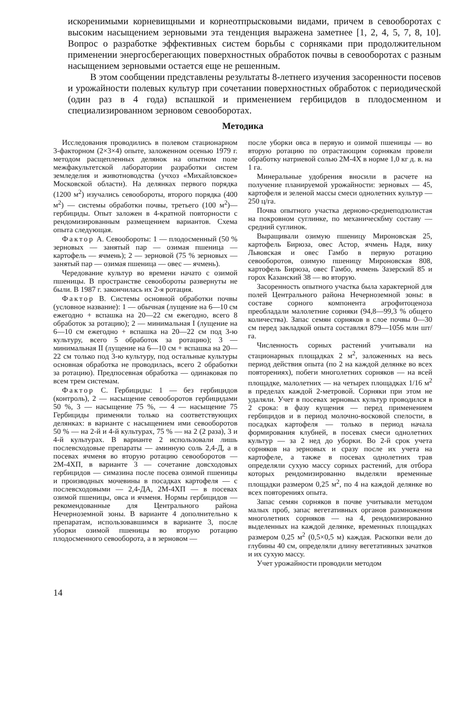искоренимыми корневищными и корнеотпрысковыми видами, причем в севооборотах с высоким насыщением зерновыми эта тенденция выражена заметнее [1, 2, 4, 5, 7, 8, 10]. Вопрос о разработке эффективных систем борьбы с сорняками при продолжительном применении энергосберегающих поверхностных обработок почвы в севооборотах с разным насыщением зерновыми остается еще не решенным.
В этом сообщении представлены результаты 8-летнего изучения засоренности посевов и урожайности полевых культур при сочетании поверхностных обработок с периодической (один раз в 4 года) вспашкой и применением гербицидов в плодосменном и специализированном зерновом севооборотах.
Методика
Исследования проводились в полевом стационарном 3-факторном (2×3×4) опыте, заложенном осенью 1979 г. методом расщепленных делянок на опытном поле межфакультетской лаборатории разработки систем земледелия и животноводства (учхоз «Михайловское» Московской области). На делянках первого порядка (1200 м<sup>2</sup>) изучались севообороты, второго порядка (400 м<sup>2</sup>) — системы обработки почвы, третьего (100 м<sup>2</sup>)—гербициды. Опыт заложен в 4-кратной повторности с рендомизированным размещением вариантов. Схема опыта следующая.
Фактор А. Севообороты: 1 — плодосменный (50 % зерновых — занятый пар — озимая пшеница — картофель — ячмень); 2 — зерновой (75 % зерновых — занятый пар — озимая пшеница — овес — ячмень).
Чередование культур во времени начато с озимой пшеницы. В пространстве севообороты развернуты не были. В 1987 г. закончилась их 2-я ротация.
Фактор В. Системы основной обработки почвы (условное название): 1 — обычная (лущение на 6—10 см ежегодно + вспашка на 20—22 см ежегодно, всего 8 обработок за ротацию); 2 — минимальная I (лущение на 6—10 см ежегодно + вспашка на 20—22 см под 3-ю культуру, всего 5 обработок за ротацию); 3 — минимальная II (лущение на 6—10 см + вспашка на 20—22 см только под 3-ю культуру, под остальные культуры основная обработка не проводилась, всего 2 обработки за ротацию). Предпосевная обработка — одинаковая по всем трем системам.
Фактор С. Гербициды: 1 — без гербицидов (контроль), 2 — насыщение севооборотов гербицидами 50 %, 3 — насыщение 75 %, — 4 — насыщение 75 Гербициды применяли только на соответствующих делянках: в варианте с насыщением ими севооборотов 50 % — на 2-й и 4-й культурах, 75 % — на 2 (2 раза), 3 и 4-й культурах. В варианте 2 использовали лишь послевсходовые препараты — аминную соль 2,4-Д, а в посевах ячменя во вторую ротацию севооборотов — 2М-4ХП, в варианте 3 — сочетание довсходовых гербицидов — симазина после посева озимой пшеницы и производных мочевины в посадках картофеля — с послевсходовыми — 2,4-ДА, 2М-4ХП — в посевах озимой пшеницы, овса и ячменя. Нормы гербицидов — рекомендованные для Центрального района Нечерноземной зоны. В варианте 4 дополнительно к препаратам, использовавшимся в варианте 3, после уборки озимой пшеницы во вторую ротацию плодосменного севооборота, а в зерновом —
после уборки овса в первую и озимой пшеницы — во вторую ротацию по отрастающим сорнякам провели обработку натриевой солью 2М-4Х в норме 1,0 кг д. в. на 1 га.
Минеральные удобрения вносили в расчете на получение планируемой урожайности: зерновых — 45, картофеля и зеленой массы смеси однолетних культур — 250 ц/га.
Почва опытного участка дерново-среднеподзолистая на покровном суглинке, по механическбму составу — средний суглинок.
Выращивали озимую пшеницу Мироновская 25, картофель Бирюза, овес Астор, ячмень Надя, вику Львовская и овес Гамбо в первую ротацию севооборотов, озимую пшеницу Мироновская 808, картофель Бирюза, овес Гамбо, ячмень Зазерский 85 и горох Казанский 38 — во вторую.
Засоренность опытного участка была характерной для полей Центрального района Нечерноземной зоны: в составе сорного компонента агрофитоценоза преобладали малолетние сорняки (94,8—99,3 % общего количества). Запас семян сорняков в слое почвы 0—30 см перед закладкой опыта составлял 879—1056 млн шт/га.
Численность сорных растений учитывали на стационарных площадках 2 м<sup>2</sup>, заложенных на весь период действия опыта (по 2 на каждой делянке во всех повторениях), побеги многолетних сорняков — на всей площадке, малолетних — на четырех площадках 1/16 м<sup>2</sup> в пределах каждой 2-метровой. Сорняки при этом не удаляли. Учет в посевах зерновых культур проводился в 2 срока: в фазу кущения — перед применением гербицидов и в период молочно-восковой спелости, в посадках картофеля — только в период начала формирования клубней, в посевах смеси однолетних культур — за 2 нед до уборки. Во 2-й срок учета сорняков на зерновых и сразу после их учета на картофеле, а также в посевах однолетних трав определяли сухую массу сорных растений, для отбора которых рендомизированно выделяли временные площадки размером 0,25 м<sup>2</sup>, по 4 на каждой делянке во всех повторениях опыта.
Запас семян сорняков в почве учитывали методом малых проб, запас вегетативных органов размножения многолетних сорняков — на 4, рендомизированно выделенных на каждой делянке, временных площадках размером 0,25 м<sup>2</sup> (0,5×0,5 м) каждая. Раскопки вели до глубины 40 см, определяли длину вегетативных зачатков и их сухую массу.
Учет урожайности проводили методом
14